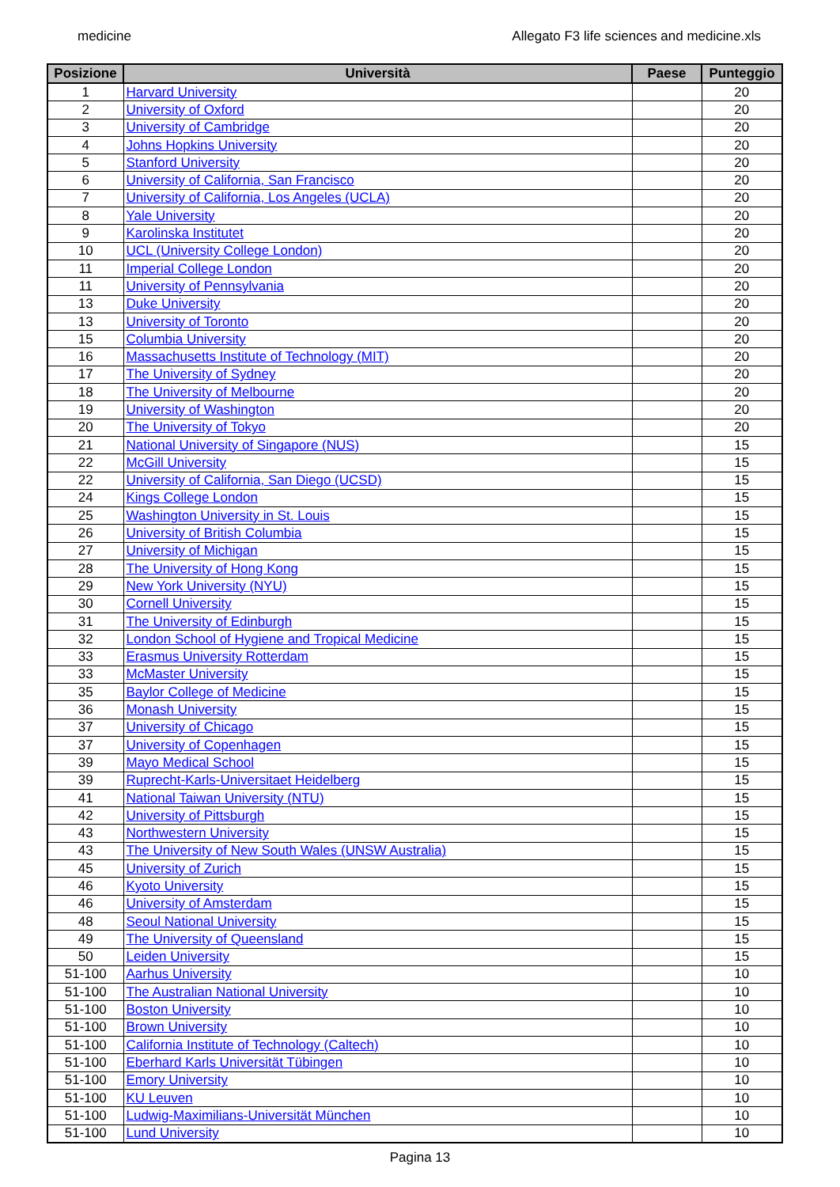medicine Allegato F3 life sciences and medicine.xls
| Posizione | Università | Paese | Punteggio |
| --- | --- | --- | --- |
| 1 | Harvard University | | 20 |
| 2 | University of Oxford | | 20 |
| 3 | University of Cambridge | | 20 |
| 4 | Johns Hopkins University | | 20 |
| 5 | Stanford University | | 20 |
| 6 | University of California, San Francisco | | 20 |
| 7 | University of California, Los Angeles (UCLA) | | 20 |
| 8 | Yale University | | 20 |
| 9 | Karolinska Institutet | | 20 |
| 10 | UCL (University College London) | | 20 |
| 11 | Imperial College London | | 20 |
| 11 | University of Pennsylvania | | 20 |
| 13 | Duke University | | 20 |
| 13 | University of Toronto | | 20 |
| 15 | Columbia University | | 20 |
| 16 | Massachusetts Institute of Technology (MIT) | | 20 |
| 17 | The University of Sydney | | 20 |
| 18 | The University of Melbourne | | 20 |
| 19 | University of Washington | | 20 |
| 20 | The University of Tokyo | | 20 |
| 21 | National University of Singapore (NUS) | | 15 |
| 22 | McGill University | | 15 |
| 22 | University of California, San Diego (UCSD) | | 15 |
| 24 | Kings College London | | 15 |
| 25 | Washington University in St. Louis | | 15 |
| 26 | University of British Columbia | | 15 |
| 27 | University of Michigan | | 15 |
| 28 | The University of Hong Kong | | 15 |
| 29 | New York University (NYU) | | 15 |
| 30 | Cornell University | | 15 |
| 31 | The University of Edinburgh | | 15 |
| 32 | London School of Hygiene and Tropical Medicine | | 15 |
| 33 | Erasmus University Rotterdam | | 15 |
| 33 | McMaster University | | 15 |
| 35 | Baylor College of Medicine | | 15 |
| 36 | Monash University | | 15 |
| 37 | University of Chicago | | 15 |
| 37 | University of Copenhagen | | 15 |
| 39 | Mayo Medical School | | 15 |
| 39 | Ruprecht-Karls-Universitaet Heidelberg | | 15 |
| 41 | National Taiwan University (NTU) | | 15 |
| 42 | University of Pittsburgh | | 15 |
| 43 | Northwestern University | | 15 |
| 43 | The University of New South Wales (UNSW Australia) | | 15 |
| 45 | University of Zurich | | 15 |
| 46 | Kyoto University | | 15 |
| 46 | University of Amsterdam | | 15 |
| 48 | Seoul National University | | 15 |
| 49 | The University of Queensland | | 15 |
| 50 | Leiden University | | 15 |
| 51-100 | Aarhus University | | 10 |
| 51-100 | The Australian National University | | 10 |
| 51-100 | Boston University | | 10 |
| 51-100 | Brown University | | 10 |
| 51-100 | California Institute of Technology (Caltech) | | 10 |
| 51-100 | Eberhard Karls Universität Tübingen | | 10 |
| 51-100 | Emory University | | 10 |
| 51-100 | KU Leuven | | 10 |
| 51-100 | Ludwig-Maximilians-Universität München | | 10 |
| 51-100 | Lund University | | 10 |
Pagina 13